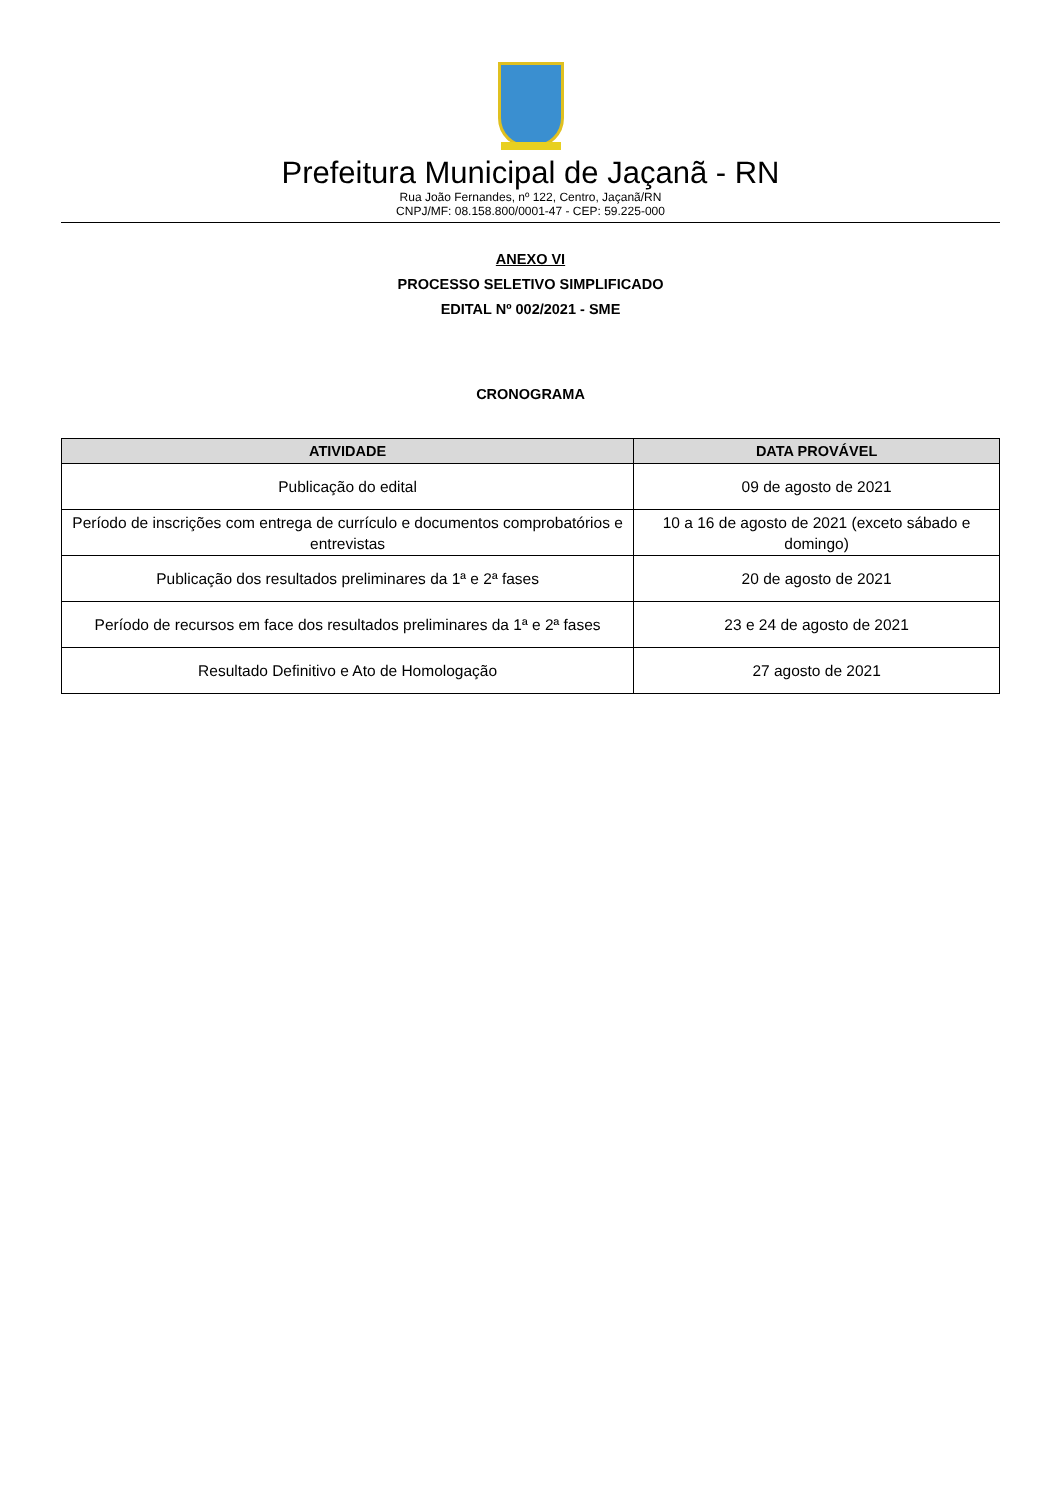Prefeitura Municipal de Jaçanã - RN
Rua João Fernandes, nº 122, Centro, Jaçanã/RN
CNPJ/MF: 08.158.800/0001-47 - CEP: 59.225-000
ANEXO VI
PROCESSO SELETIVO SIMPLIFICADO
EDITAL Nº 002/2021 - SME
CRONOGRAMA
| ATIVIDADE | DATA PROVÁVEL |
| --- | --- |
| Publicação do edital | 09 de agosto de 2021 |
| Período de inscrições com entrega de currículo e documentos comprobatórios e entrevistas | 10 a 16 de agosto de 2021 (exceto sábado e domingo) |
| Publicação dos resultados preliminares da 1ª e 2ª fases | 20 de agosto de 2021 |
| Período de recursos em face dos resultados preliminares da 1ª e 2ª fases | 23 e 24 de agosto de 2021 |
| Resultado Definitivo e Ato de Homologação | 27 agosto de 2021 |